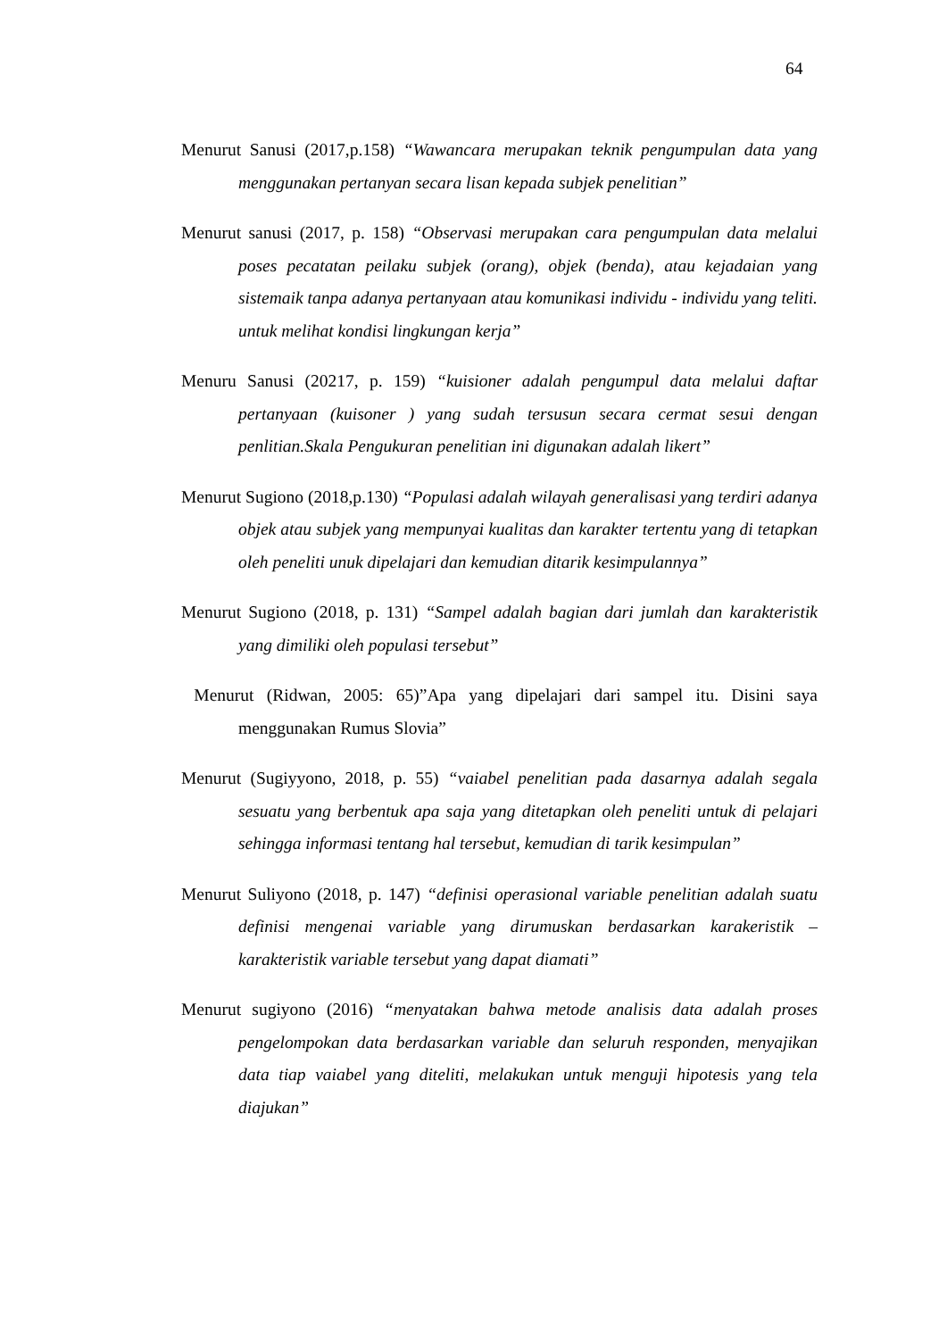64
Menurut Sanusi (2017,p.158) “Wawancara merupakan teknik pengumpulan data yang menggunakan pertanyan secara lisan kepada subjek penelitian”
Menurut sanusi (2017, p. 158) “Observasi merupakan cara pengumpulan data melalui poses pecatatan peilaku subjek (orang), objek (benda), atau kejadaian yang sistemaik tanpa adanya pertanyaan atau komunikasi individu - individu yang teliti. untuk melihat kondisi lingkungan kerja”
Menuru Sanusi (20217, p. 159) “kuisioner adalah pengumpul data melalui daftar pertanyaan (kuisoner ) yang sudah tersusun secara cermat sesui dengan penlitian.Skala Pengukuran penelitian ini digunakan adalah likert”
Menurut Sugiono (2018,p.130) “Populasi adalah wilayah generalisasi yang terdiri adanya objek atau subjek yang mempunyai kualitas dan karakter tertentu yang di tetapkan oleh peneliti unuk dipelajari dan kemudian ditarik kesimpulannya”
Menurut Sugiono (2018, p. 131) “Sampel adalah bagian dari jumlah dan karakteristik yang dimiliki oleh populasi tersebut”
Menurut (Ridwan, 2005: 65)”Apa yang dipelajari dari sampel itu. Disini saya menggunakan Rumus Slovia”
Menurut (Sugiyyono, 2018, p. 55) “vaiabel penelitian pada dasarnya adalah segala sesuatu yang berbentuk apa saja yang ditetapkan oleh peneliti untuk di pelajari sehingga informasi tentang hal tersebut, kemudian di tarik kesimpulan”
Menurut Suliyono (2018, p. 147) “definisi operasional variable penelitian adalah suatu definisi mengenai variable yang dirumuskan berdasarkan karakeristik – karakteristik variable tersebut yang dapat diamati”
Menurut sugiyono (2016) “menyatakan bahwa metode analisis data adalah proses pengelompokan data berdasarkan variable dan seluruh responden, menyajikan data tiap vaiabel yang diteliti, melakukan untuk menguji hipotesis yang tela diajukan”